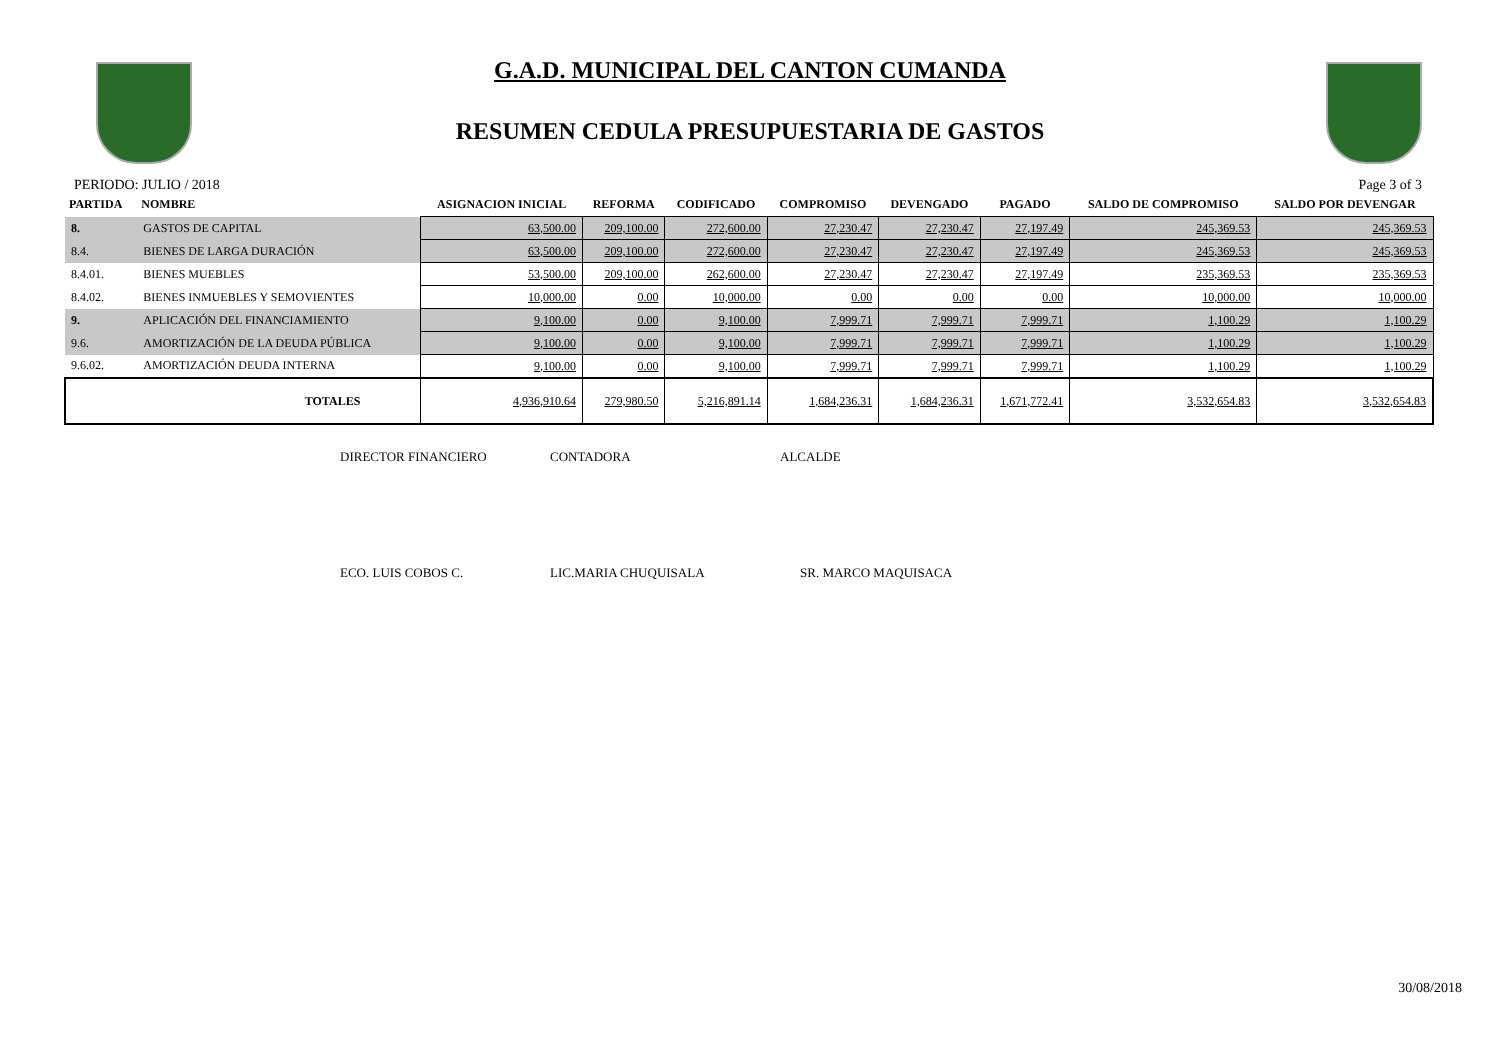G.A.D. MUNICIPAL DEL CANTON CUMANDA
RESUMEN CEDULA PRESUPUESTARIA DE GASTOS
PERIODO: JULIO / 2018 Page 3 of 3
| PARTIDA | NOMBRE | ASIGNACION INICIAL | REFORMA | CODIFICADO | COMPROMISO | DEVENGADO | PAGADO | SALDO DE COMPROMISO | SALDO POR DEVENGAR |
| --- | --- | --- | --- | --- | --- | --- | --- | --- | --- |
| 8. | GASTOS DE CAPITAL | 63,500.00 | 209,100.00 | 272,600.00 | 27,230.47 | 27,230.47 | 27,197.49 | 245,369.53 | 245,369.53 |
| 8.4. | BIENES DE LARGA DURACIÓN | 63,500.00 | 209,100.00 | 272,600.00 | 27,230.47 | 27,230.47 | 27,197.49 | 245,369.53 | 245,369.53 |
| 8.4.01. | BIENES MUEBLES | 53,500.00 | 209,100.00 | 262,600.00 | 27,230.47 | 27,230.47 | 27,197.49 | 235,369.53 | 235,369.53 |
| 8.4.02. | BIENES INMUEBLES Y SEMOVIENTES | 10,000.00 | 0.00 | 10,000.00 | 0.00 | 0.00 | 0.00 | 10,000.00 | 10,000.00 |
| 9. | APLICACIÓN DEL FINANCIAMIENTO | 9,100.00 | 0.00 | 9,100.00 | 7,999.71 | 7,999.71 | 7,999.71 | 1,100.29 | 1,100.29 |
| 9.6. | AMORTIZACIÓN DE LA DEUDA PÚBLICA | 9,100.00 | 0.00 | 9,100.00 | 7,999.71 | 7,999.71 | 7,999.71 | 1,100.29 | 1,100.29 |
| 9.6.02. | AMORTIZACIÓN DEUDA INTERNA | 9,100.00 | 0.00 | 9,100.00 | 7,999.71 | 7,999.71 | 7,999.71 | 1,100.29 | 1,100.29 |
| | TOTALES | 4,936,910.64 | 279,980.50 | 5,216,891.14 | 1,684,236.31 | 1,684,236.31 | 1,671,772.41 | 3,532,654.83 | 3,532,654.83 |
DIRECTOR FINANCIERO CONTADORA ALCALDE
ECO. LUIS COBOS C. LIC.MARIA CHUQUISALA SR. MARCO MAQUISACA
30/08/2018